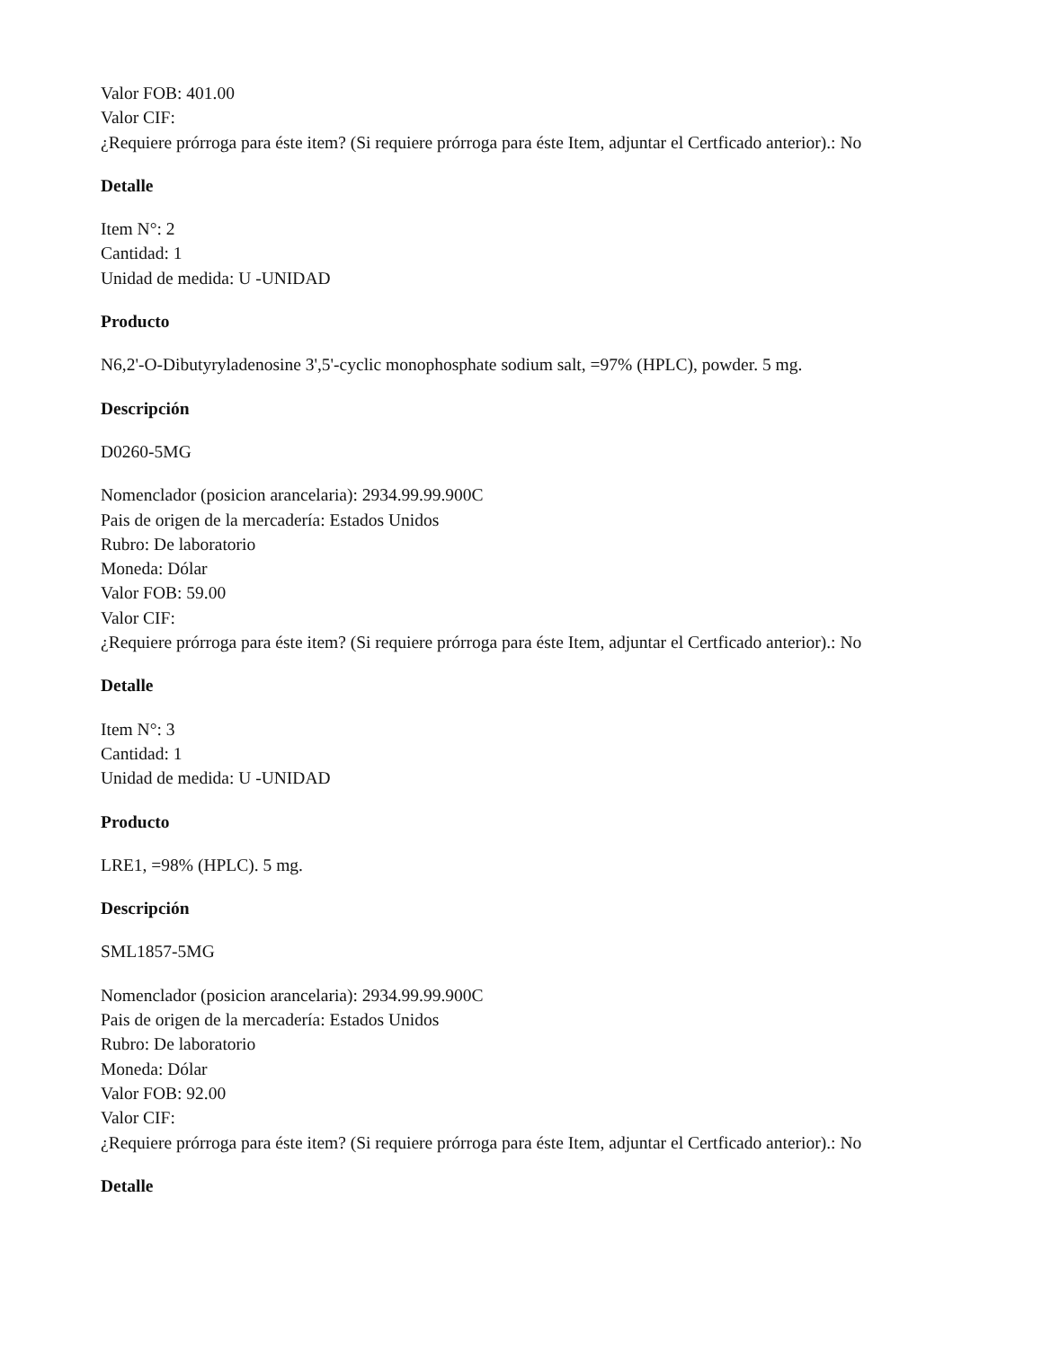Valor FOB: 401.00
Valor CIF:
¿Requiere prórroga para éste item? (Si requiere prórroga para éste Item, adjuntar el Certficado anterior).: No
Detalle
Item N°: 2
Cantidad: 1
Unidad de medida: U -UNIDAD
Producto
N6,2'-O-Dibutyryladenosine 3',5'-cyclic monophosphate sodium salt, =97% (HPLC), powder. 5 mg.
Descripción
D0260-5MG
Nomenclador (posicion arancelaria): 2934.99.99.900C
Pais de origen de la mercadería: Estados Unidos
Rubro: De laboratorio
Moneda: Dólar
Valor FOB: 59.00
Valor CIF:
¿Requiere prórroga para éste item? (Si requiere prórroga para éste Item, adjuntar el Certficado anterior).: No
Detalle
Item N°: 3
Cantidad: 1
Unidad de medida: U -UNIDAD
Producto
LRE1, =98% (HPLC). 5 mg.
Descripción
SML1857-5MG
Nomenclador (posicion arancelaria): 2934.99.99.900C
Pais de origen de la mercadería: Estados Unidos
Rubro: De laboratorio
Moneda: Dólar
Valor FOB: 92.00
Valor CIF:
¿Requiere prórroga para éste item? (Si requiere prórroga para éste Item, adjuntar el Certficado anterior).: No
Detalle